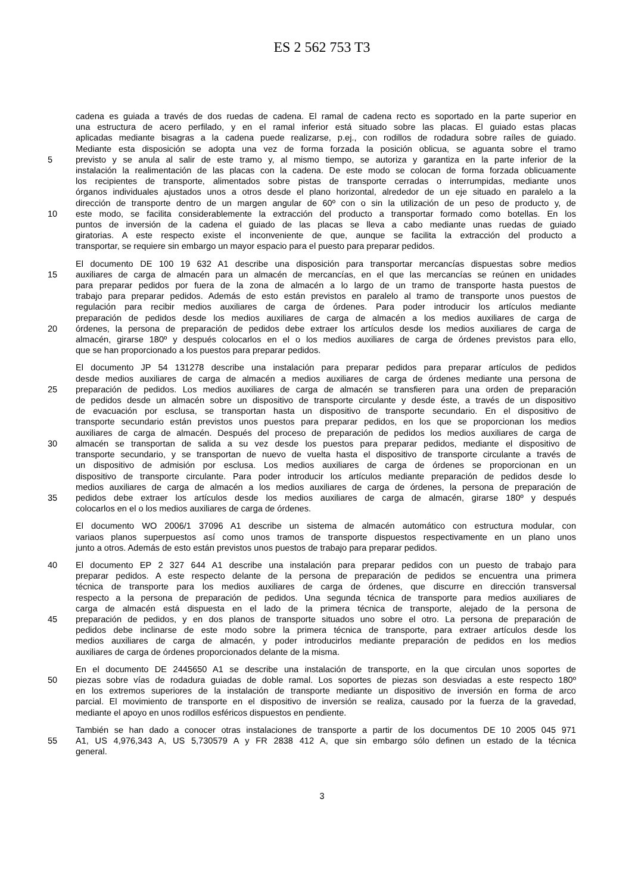ES 2 562 753 T3
cadena es guiada a través de dos ruedas de cadena. El ramal de cadena recto es soportado en la parte superior en
una estructura de acero perfilado, y en el ramal inferior está situado sobre las placas. El guiado estas placas
aplicadas mediante bisagras a la cadena puede realizarse, p.ej., con rodillos de rodadura sobre raíles de guiado.
Mediante esta disposición se adopta una vez de forma forzada la posición oblicua, se aguanta sobre el tramo
5 previsto y se anula al salir de este tramo y, al mismo tiempo, se autoriza y garantiza en la parte inferior de la
instalación la realimentación de las placas con la cadena. De este modo se colocan de forma forzada oblicuamente
los recipientes de transporte, alimentados sobre pistas de transporte cerradas o interrumpidas, mediante unos
órganos individuales ajustados unos a otros desde el plano horizontal, alrededor de un eje situado en paralelo a la
dirección de transporte dentro de un margen angular de 60º con o sin la utilización de un peso de producto y, de
10 este modo, se facilita considerablemente la extracción del producto a transportar formado como botellas. En los
puntos de inversión de la cadena el guiado de las placas se lleva a cabo mediante unas ruedas de guiado
giratorias. A este respecto existe el inconveniente de que, aunque se facilita la extracción del producto a
transportar, se requiere sin embargo un mayor espacio para el puesto para preparar pedidos.
El documento DE 100 19 632 A1 describe una disposición para transportar mercancías dispuestas sobre medios
15 auxiliares de carga de almacén para un almacén de mercancías, en el que las mercancías se reúnen en unidades
para preparar pedidos por fuera de la zona de almacén a lo largo de un tramo de transporte hasta puestos de
trabajo para preparar pedidos. Además de esto están previstos en paralelo al tramo de transporte unos puestos de
regulación para recibir medios auxiliares de carga de órdenes. Para poder introducir los artículos mediante
preparación de pedidos desde los medios auxiliares de carga de almacén a los medios auxiliares de carga de
20 órdenes, la persona de preparación de pedidos debe extraer los artículos desde los medios auxiliares de carga de
almacén, girarse 180º y después colocarlos en el o los medios auxiliares de carga de órdenes previstos para ello,
que se han proporcionado a los puestos para preparar pedidos.
El documento JP 54 131278 describe una instalación para preparar pedidos para preparar artículos de pedidos
desde medios auxiliares de carga de almacén a medios auxiliares de carga de órdenes mediante una persona de
25 preparación de pedidos. Los medios auxiliares de carga de almacén se transfieren para una orden de preparación
de pedidos desde un almacén sobre un dispositivo de transporte circulante y desde éste, a través de un dispositivo
de evacuación por esclusa, se transportan hasta un dispositivo de transporte secundario. En el dispositivo de
transporte secundario están previstos unos puestos para preparar pedidos, en los que se proporcionan los medios
auxiliares de carga de almacén. Después del proceso de preparación de pedidos los medios auxiliares de carga de
30 almacén se transportan de salida a su vez desde los puestos para preparar pedidos, mediante el dispositivo de
transporte secundario, y se transportan de nuevo de vuelta hasta el dispositivo de transporte circulante a través de
un dispositivo de admisión por esclusa. Los medios auxiliares de carga de órdenes se proporcionan en un
dispositivo de transporte circulante. Para poder introducir los artículos mediante preparación de pedidos desde lo
medios auxiliares de carga de almacén a los medios auxiliares de carga de órdenes, la persona de preparación de
35 pedidos debe extraer los artículos desde los medios auxiliares de carga de almacén, girarse 180º y después
colocarlos en el o los medios auxiliares de carga de órdenes.
El documento WO 2006/1 37096 A1 describe un sistema de almacén automático con estructura modular, con
variaos planos superpuestos así como unos tramos de transporte dispuestos respectivamente en un plano unos
junto a otros. Además de esto están previstos unos puestos de trabajo para preparar pedidos.
40 El documento EP 2 327 644 A1 describe una instalación para preparar pedidos con un puesto de trabajo para
preparar pedidos. A este respecto delante de la persona de preparación de pedidos se encuentra una primera
técnica de transporte para los medios auxiliares de carga de órdenes, que discurre en dirección transversal
respecto a la persona de preparación de pedidos. Una segunda técnica de transporte para medios auxiliares de
carga de almacén está dispuesta en el lado de la primera técnica de transporte, alejado de la persona de
45 preparación de pedidos, y en dos planos de transporte situados uno sobre el otro. La persona de preparación de
pedidos debe inclinarse de este modo sobre la primera técnica de transporte, para extraer artículos desde los
medios auxiliares de carga de almacén, y poder introducirlos mediante preparación de pedidos en los medios
auxiliares de carga de órdenes proporcionados delante de la misma.
En el documento DE 2445650 A1 se describe una instalación de transporte, en la que circulan unos soportes de
50 piezas sobre vías de rodadura guiadas de doble ramal. Los soportes de piezas son desviadas a este respecto 180º
en los extremos superiores de la instalación de transporte mediante un dispositivo de inversión en forma de arco
parcial. El movimiento de transporte en el dispositivo de inversión se realiza, causado por la fuerza de la gravedad,
mediante el apoyo en unos rodillos esféricos dispuestos en pendiente.
También se han dado a conocer otras instalaciones de transporte a partir de los documentos DE 10 2005 045 971
55 A1, US 4,976,343 A, US 5,730579 A y FR 2838 412 A, que sin embargo sólo definen un estado de la técnica
general.
3